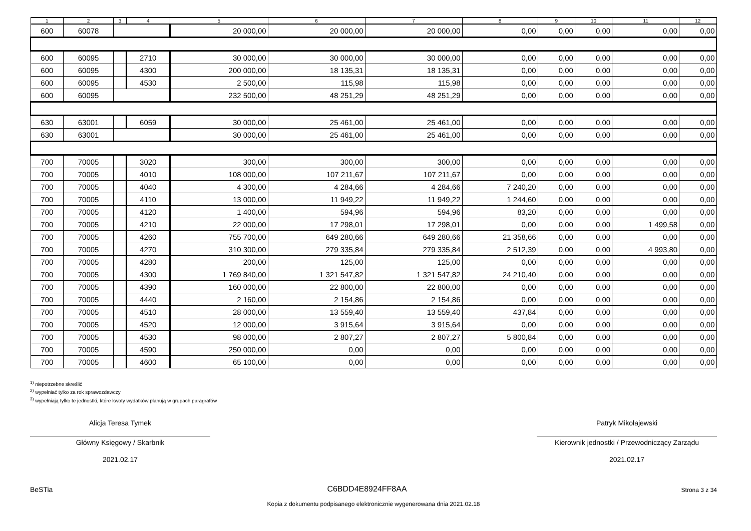| 1 | 2 | 3 | 4 | 5 | 6 | 7 | 8 | 9 | 10 | 11 | 12 |
| --- | --- | --- | --- | --- | --- | --- | --- | --- | --- | --- | --- |
| 600 | 60078 | | | 20 000,00 | 20 000,00 | 20 000,00 | 0,00 | 0,00 | 0,00 | 0,00 | 0,00 |
| 600 | 60095 | | 2710 | 30 000,00 | 30 000,00 | 30 000,00 | 0,00 | 0,00 | 0,00 | 0,00 | 0,00 |
| 600 | 60095 | | 4300 | 200 000,00 | 18 135,31 | 18 135,31 | 0,00 | 0,00 | 0,00 | 0,00 | 0,00 |
| 600 | 60095 | | 4530 | 2 500,00 | 115,98 | 115,98 | 0,00 | 0,00 | 0,00 | 0,00 | 0,00 |
| 600 | 60095 | | | 232 500,00 | 48 251,29 | 48 251,29 | 0,00 | 0,00 | 0,00 | 0,00 | 0,00 |
| 630 | 63001 | | 6059 | 30 000,00 | 25 461,00 | 25 461,00 | 0,00 | 0,00 | 0,00 | 0,00 | 0,00 |
| 630 | 63001 | | | 30 000,00 | 25 461,00 | 25 461,00 | 0,00 | 0,00 | 0,00 | 0,00 | 0,00 |
| 700 | 70005 | | 3020 | 300,00 | 300,00 | 300,00 | 0,00 | 0,00 | 0,00 | 0,00 | 0,00 |
| 700 | 70005 | | 4010 | 108 000,00 | 107 211,67 | 107 211,67 | 0,00 | 0,00 | 0,00 | 0,00 | 0,00 |
| 700 | 70005 | | 4040 | 4 300,00 | 4 284,66 | 4 284,66 | 7 240,20 | 0,00 | 0,00 | 0,00 | 0,00 |
| 700 | 70005 | | 4110 | 13 000,00 | 11 949,22 | 11 949,22 | 1 244,60 | 0,00 | 0,00 | 0,00 | 0,00 |
| 700 | 70005 | | 4120 | 1 400,00 | 594,96 | 594,96 | 83,20 | 0,00 | 0,00 | 0,00 | 0,00 |
| 700 | 70005 | | 4210 | 22 000,00 | 17 298,01 | 17 298,01 | 0,00 | 0,00 | 0,00 | 1 499,58 | 0,00 |
| 700 | 70005 | | 4260 | 755 700,00 | 649 280,66 | 649 280,66 | 21 358,66 | 0,00 | 0,00 | 0,00 | 0,00 |
| 700 | 70005 | | 4270 | 310 300,00 | 279 335,84 | 279 335,84 | 2 512,39 | 0,00 | 0,00 | 4 993,80 | 0,00 |
| 700 | 70005 | | 4280 | 200,00 | 125,00 | 125,00 | 0,00 | 0,00 | 0,00 | 0,00 | 0,00 |
| 700 | 70005 | | 4300 | 1 769 840,00 | 1 321 547,82 | 1 321 547,82 | 24 210,40 | 0,00 | 0,00 | 0,00 | 0,00 |
| 700 | 70005 | | 4390 | 160 000,00 | 22 800,00 | 22 800,00 | 0,00 | 0,00 | 0,00 | 0,00 | 0,00 |
| 700 | 70005 | | 4440 | 2 160,00 | 2 154,86 | 2 154,86 | 0,00 | 0,00 | 0,00 | 0,00 | 0,00 |
| 700 | 70005 | | 4510 | 28 000,00 | 13 559,40 | 13 559,40 | 437,84 | 0,00 | 0,00 | 0,00 | 0,00 |
| 700 | 70005 | | 4520 | 12 000,00 | 3 915,64 | 3 915,64 | 0,00 | 0,00 | 0,00 | 0,00 | 0,00 |
| 700 | 70005 | | 4530 | 98 000,00 | 2 807,27 | 2 807,27 | 5 800,84 | 0,00 | 0,00 | 0,00 | 0,00 |
| 700 | 70005 | | 4590 | 250 000,00 | 0,00 | 0,00 | 0,00 | 0,00 | 0,00 | 0,00 | 0,00 |
| 700 | 70005 | | 4600 | 65 100,00 | 0,00 | 0,00 | 0,00 | 0,00 | 0,00 | 0,00 | 0,00 |
<sup>1)</sup> niepotrzebne skreślić
<sup>2)</sup> wypełniać tylko za rok sprawozdawczy
<sup>3)</sup> wypełniają tylko te jednostki, które kwoty wydatków planują w grupach paragrafów
Alicja Teresa Tymek
Główny Księgowy / Skarbnik
2021.02.17
Patryk Mikołajewski
Kierownik jednostki / Przewodniczący Zarządu
2021.02.17
BeSTia C6BDD4E8924FF8AA Strona 3 z 34
Kopia z dokumentu podpisanego elektronicznie wygenerowana dnia 2021.02.18